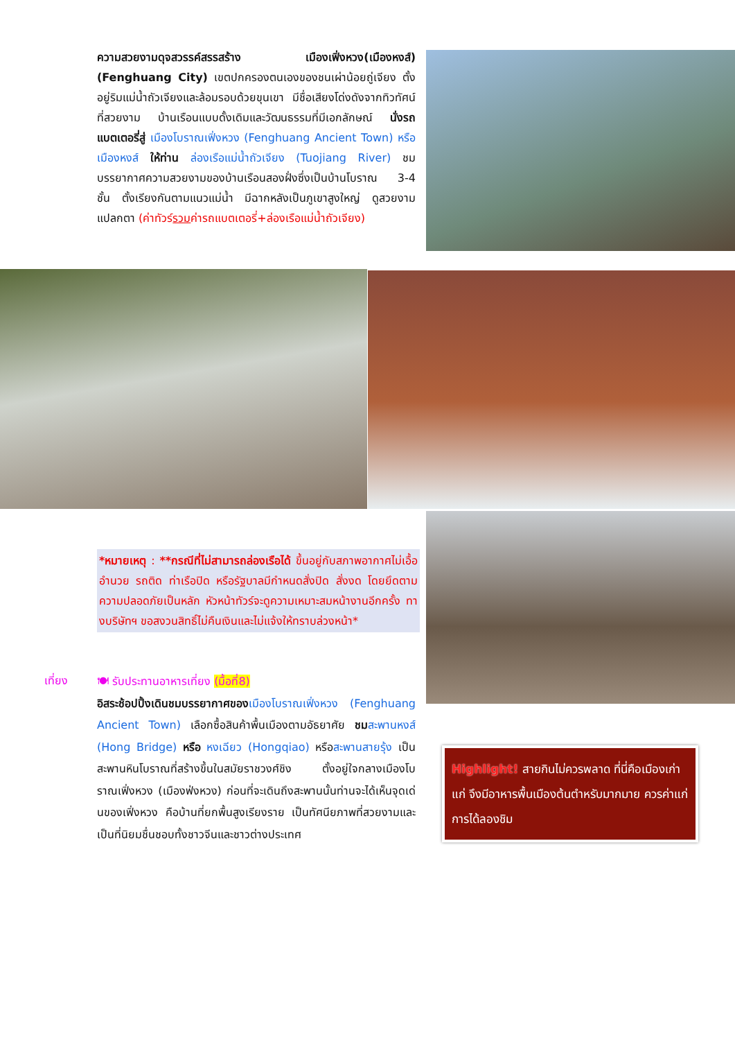ความสวยงามดุจสวรรค์สรรสร้าง เมืองเฟิ่งหวง(เมืองหงส์) (Fenghuang City) เขตปกครองตนเองของชนเผ่าน้อยถู่เจียง ตั้งอยู่ริมแม่น้ำถัวเจียงและล้อมรอบด้วยขุนเขา มีชื่อเสียงโด่งดังจากทิวทัศน์ที่สวยงาม บ้านเรือนแบบดั้งเดิมและวัฒนธรรมที่มีเอกลักษณ์ นั่งรถแบตเตอรี่สู่ เมืองโบราณเฟิ่งหวง (Fenghuang Ancient Town) หรือ เมืองหงส์ ให้ท่าน ล่องเรือแม่น้ำถัวเจียง (Tuojiang River) ชมบรรยากาศความสวยงามของบ้านเรือนสองฝั่งซึ่งเป็นบ้านโบราณ 3-4 ชั้น ตั้งเรียงกันตามแนวแม่น้ำ มีฉากหลังเป็นภูเขาสูงใหญ่ ดูสวยงามแปลกตา (ค่าทัวร์รวมค่ารถแบตเตอรี่+ล่องเรือแม่น้ำถัวเจียง)
*หมายเหตุ : **กรณีที่ไม่สามารถล่องเรือได้ ขึ้นอยู่กับสภาพอากาศไม่เอื้ออำนวย รถติด ท่าเรือปิด หรือรัฐบาลมีกำหนดสั่งปิด สั่งงด โดยยึดตามความปลอดภัยเป็นหลัก หัวหน้าทัวร์จะดูความเหมาะสมหน้างานอีกครั้ง ทางบริษัทฯ ขอสงวนสิทธิ์ไม่คืนเงินและไม่แจ้งให้ทราบล่วงหน้า*
เที่ยง
🍽 รับประทานอาหารเที่ยง (มื้อที่8)
อิสระช้อปปิ้งเดินชมบรรยากาศของ เมืองโบราณเฟิ่งหวง (Fenghuang Ancient Town) เลือกซื้อสินค้าพื้นเมืองตามอัธยาศัย ชม สะพานหงส์ (Hong Bridge) หรือ หงเฉียว (Hongqiao) หรือสะพานสายรุ้ง เป็นสะพานหินโบราณที่สร้างขึ้นในสมัยราชวงศ์ชิง ตั้งอยู่ใจกลางเมืองโบราณเฟิ่งหวง (เมืองฟ่งหวง) ก่อนที่จะเดินถึงสะพานนั้นท่านจะได้เห็นจุดเด่นของเฟิ่งหวง คือบ้านที่ยกพื้นสูงเรียงราย เป็นทัศนียภาพที่สวยงามและเป็นที่นิยมชื่นชอบทั้งชาวจีนและชาวต่างประเทศ
Highlight! สายกินไม่ควรพลาด ที่นี่คือเมืองเก่าแก่ จึงมีอาหารพื้นเมืองต้นตำหรับมากมาย ควรค่าแก่การได้ลองชิม